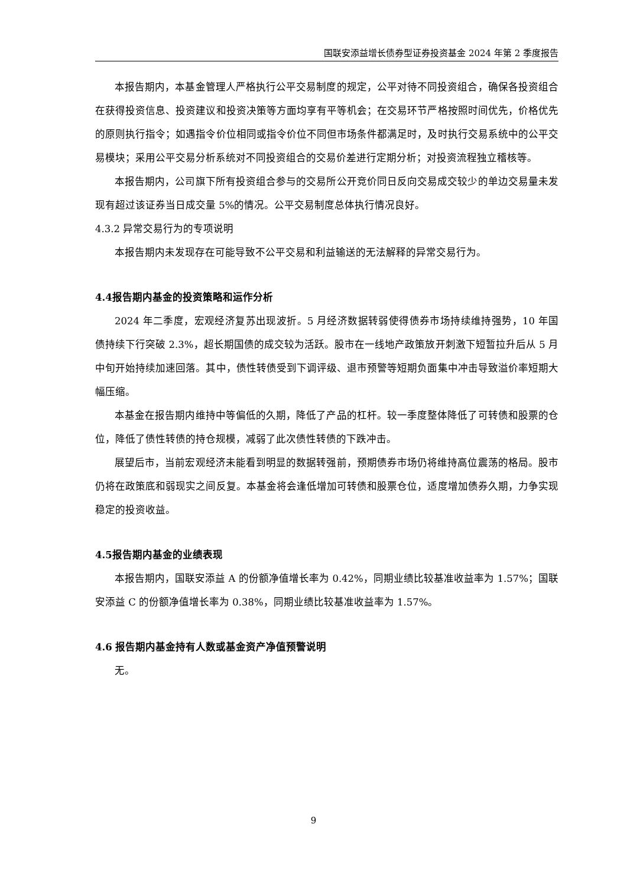国联安添益增长债券型证券投资基金 2024 年第 2 季度报告
本报告期内，本基金管理人严格执行公平交易制度的规定，公平对待不同投资组合，确保各投资组合在获得投资信息、投资建议和投资决策等方面均享有平等机会；在交易环节严格按照时间优先，价格优先的原则执行指令；如遇指令价位相同或指令价位不同但市场条件都满足时，及时执行交易系统中的公平交易模块；采用公平交易分析系统对不同投资组合的交易价差进行定期分析；对投资流程独立稽核等。
本报告期内，公司旗下所有投资组合参与的交易所公开竞价同日反向交易成交较少的单边交易量未发现有超过该证券当日成交量 5%的情况。公平交易制度总体执行情况良好。
4.3.2 异常交易行为的专项说明
本报告期内未发现存在可能导致不公平交易和利益输送的无法解释的异常交易行为。
4.4报告期内基金的投资策略和运作分析
2024 年二季度，宏观经济复苏出现波折。5 月经济数据转弱使得债券市场持续维持强势，10 年国债持续下行突破 2.3%，超长期国债的成交较为活跃。股市在一线地产政策放开刺激下短暂拉升后从 5 月中旬开始持续加速回落。其中，债性转债受到下调评级、退市预警等短期负面集中冲击导致溢价率短期大幅压缩。
本基金在报告期内维持中等偏低的久期，降低了产品的杠杆。较一季度整体降低了可转债和股票的仓位，降低了债性转债的持仓规模，减弱了此次债性转债的下跌冲击。
展望后市，当前宏观经济未能看到明显的数据转强前，预期债券市场仍将维持高位震荡的格局。股市仍将在政策底和弱现实之间反复。本基金将会逢低增加可转债和股票仓位，适度增加债券久期，力争实现稳定的投资收益。
4.5报告期内基金的业绩表现
本报告期内，国联安添益 A 的份额净值增长率为 0.42%，同期业绩比较基准收益率为 1.57%；国联安添益 C 的份额净值增长率为 0.38%，同期业绩比较基准收益率为 1.57%。
4.6 报告期内基金持有人数或基金资产净值预警说明
无。
9